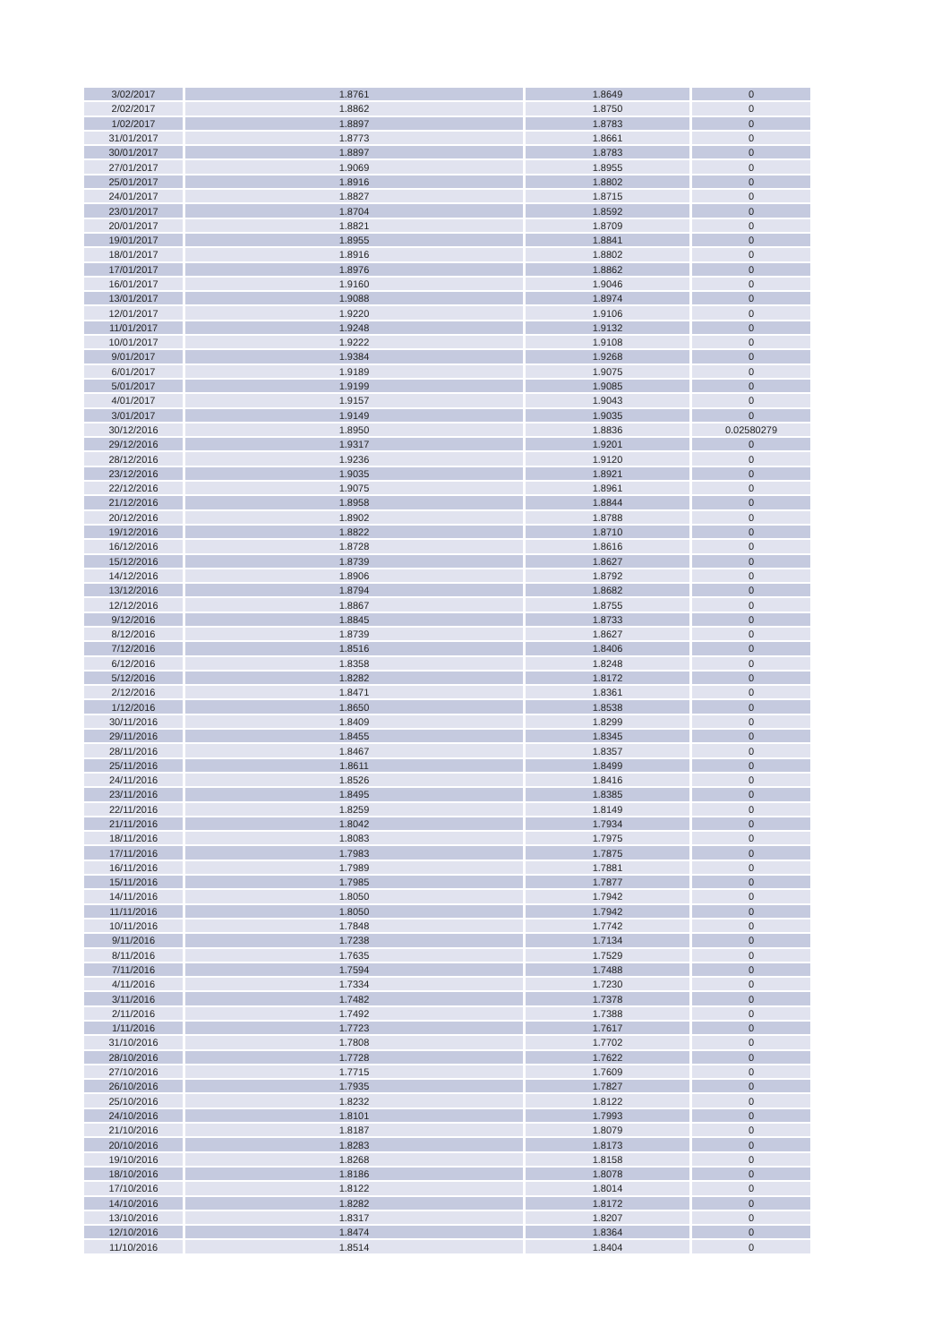| 3/02/2017 | 1.8761 | 1.8649 | 0 |
| 2/02/2017 | 1.8862 | 1.8750 | 0 |
| 1/02/2017 | 1.8897 | 1.8783 | 0 |
| 31/01/2017 | 1.8773 | 1.8661 | 0 |
| 30/01/2017 | 1.8897 | 1.8783 | 0 |
| 27/01/2017 | 1.9069 | 1.8955 | 0 |
| 25/01/2017 | 1.8916 | 1.8802 | 0 |
| 24/01/2017 | 1.8827 | 1.8715 | 0 |
| 23/01/2017 | 1.8704 | 1.8592 | 0 |
| 20/01/2017 | 1.8821 | 1.8709 | 0 |
| 19/01/2017 | 1.8955 | 1.8841 | 0 |
| 18/01/2017 | 1.8916 | 1.8802 | 0 |
| 17/01/2017 | 1.8976 | 1.8862 | 0 |
| 16/01/2017 | 1.9160 | 1.9046 | 0 |
| 13/01/2017 | 1.9088 | 1.8974 | 0 |
| 12/01/2017 | 1.9220 | 1.9106 | 0 |
| 11/01/2017 | 1.9248 | 1.9132 | 0 |
| 10/01/2017 | 1.9222 | 1.9108 | 0 |
| 9/01/2017 | 1.9384 | 1.9268 | 0 |
| 6/01/2017 | 1.9189 | 1.9075 | 0 |
| 5/01/2017 | 1.9199 | 1.9085 | 0 |
| 4/01/2017 | 1.9157 | 1.9043 | 0 |
| 3/01/2017 | 1.9149 | 1.9035 | 0 |
| 30/12/2016 | 1.8950 | 1.8836 | 0.02580279 |
| 29/12/2016 | 1.9317 | 1.9201 | 0 |
| 28/12/2016 | 1.9236 | 1.9120 | 0 |
| 23/12/2016 | 1.9035 | 1.8921 | 0 |
| 22/12/2016 | 1.9075 | 1.8961 | 0 |
| 21/12/2016 | 1.8958 | 1.8844 | 0 |
| 20/12/2016 | 1.8902 | 1.8788 | 0 |
| 19/12/2016 | 1.8822 | 1.8710 | 0 |
| 16/12/2016 | 1.8728 | 1.8616 | 0 |
| 15/12/2016 | 1.8739 | 1.8627 | 0 |
| 14/12/2016 | 1.8906 | 1.8792 | 0 |
| 13/12/2016 | 1.8794 | 1.8682 | 0 |
| 12/12/2016 | 1.8867 | 1.8755 | 0 |
| 9/12/2016 | 1.8845 | 1.8733 | 0 |
| 8/12/2016 | 1.8739 | 1.8627 | 0 |
| 7/12/2016 | 1.8516 | 1.8406 | 0 |
| 6/12/2016 | 1.8358 | 1.8248 | 0 |
| 5/12/2016 | 1.8282 | 1.8172 | 0 |
| 2/12/2016 | 1.8471 | 1.8361 | 0 |
| 1/12/2016 | 1.8650 | 1.8538 | 0 |
| 30/11/2016 | 1.8409 | 1.8299 | 0 |
| 29/11/2016 | 1.8455 | 1.8345 | 0 |
| 28/11/2016 | 1.8467 | 1.8357 | 0 |
| 25/11/2016 | 1.8611 | 1.8499 | 0 |
| 24/11/2016 | 1.8526 | 1.8416 | 0 |
| 23/11/2016 | 1.8495 | 1.8385 | 0 |
| 22/11/2016 | 1.8259 | 1.8149 | 0 |
| 21/11/2016 | 1.8042 | 1.7934 | 0 |
| 18/11/2016 | 1.8083 | 1.7975 | 0 |
| 17/11/2016 | 1.7983 | 1.7875 | 0 |
| 16/11/2016 | 1.7989 | 1.7881 | 0 |
| 15/11/2016 | 1.7985 | 1.7877 | 0 |
| 14/11/2016 | 1.8050 | 1.7942 | 0 |
| 11/11/2016 | 1.8050 | 1.7942 | 0 |
| 10/11/2016 | 1.7848 | 1.7742 | 0 |
| 9/11/2016 | 1.7238 | 1.7134 | 0 |
| 8/11/2016 | 1.7635 | 1.7529 | 0 |
| 7/11/2016 | 1.7594 | 1.7488 | 0 |
| 4/11/2016 | 1.7334 | 1.7230 | 0 |
| 3/11/2016 | 1.7482 | 1.7378 | 0 |
| 2/11/2016 | 1.7492 | 1.7388 | 0 |
| 1/11/2016 | 1.7723 | 1.7617 | 0 |
| 31/10/2016 | 1.7808 | 1.7702 | 0 |
| 28/10/2016 | 1.7728 | 1.7622 | 0 |
| 27/10/2016 | 1.7715 | 1.7609 | 0 |
| 26/10/2016 | 1.7935 | 1.7827 | 0 |
| 25/10/2016 | 1.8232 | 1.8122 | 0 |
| 24/10/2016 | 1.8101 | 1.7993 | 0 |
| 21/10/2016 | 1.8187 | 1.8079 | 0 |
| 20/10/2016 | 1.8283 | 1.8173 | 0 |
| 19/10/2016 | 1.8268 | 1.8158 | 0 |
| 18/10/2016 | 1.8186 | 1.8078 | 0 |
| 17/10/2016 | 1.8122 | 1.8014 | 0 |
| 14/10/2016 | 1.8282 | 1.8172 | 0 |
| 13/10/2016 | 1.8317 | 1.8207 | 0 |
| 12/10/2016 | 1.8474 | 1.8364 | 0 |
| 11/10/2016 | 1.8514 | 1.8404 | 0 |